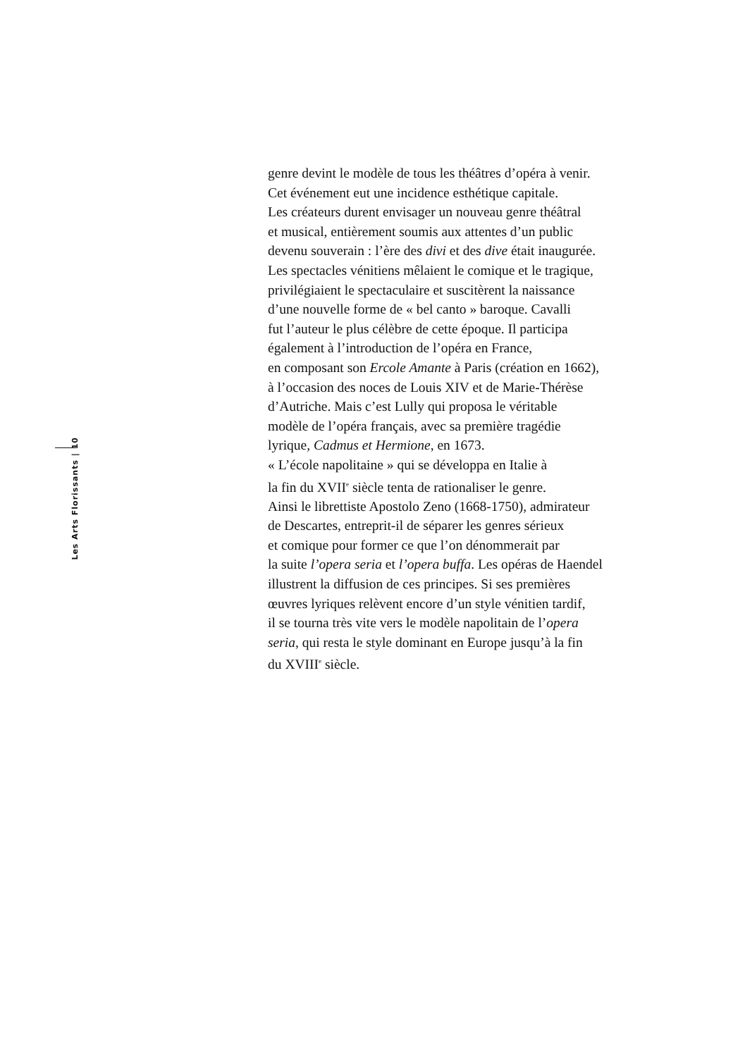Les Arts Florissants | 10
genre devint le modèle de tous les théâtres d’opéra à venir.
Cet événement eut une incidence esthétique capitale.
Les créateurs durent envisager un nouveau genre théâtral
et musical, entièrement soumis aux attentes d’un public
devenu souverain : l’ère des divi et des dive était inaugurée.
Les spectacles vénitiens mêlaient le comique et le tragique,
privilégiaient le spectaculaire et suscitèrent la naissance
d’une nouvelle forme de « bel canto » baroque. Cavalli
fut l’auteur le plus célèbre de cette époque. Il participa
également à l’introduction de l’opéra en France,
en composant son Ercole Amante à Paris (création en 1662),
à l’occasion des noces de Louis XIV et de Marie-Thérèse
d’Autriche. Mais c’est Lully qui proposa le véritable
modèle de l’opéra français, avec sa première tragédie
lyrique, Cadmus et Hermione, en 1673.
« L’école napolitaine » qui se développa en Italie à
la fin du XVII<sup>e</sup> siècle tenta de rationaliser le genre.
Ainsi le librettiste Apostolo Zeno (1668-1750), admirateur
de Descartes, entreprit-il de séparer les genres sérieux
et comique pour former ce que l’on dénommerait par
la suite l’opera seria et l’opera buffa. Les opéras de Haendel
illustrent la diffusion de ces principes. Si ses premières
œuvres lyriques relèvent encore d’un style vénitien tardif,
il se tourna très vite vers le modèle napolitain de l’opera
seria, qui resta le style dominant en Europe jusqu’à la fin
du XVIII<sup>e</sup> siècle.